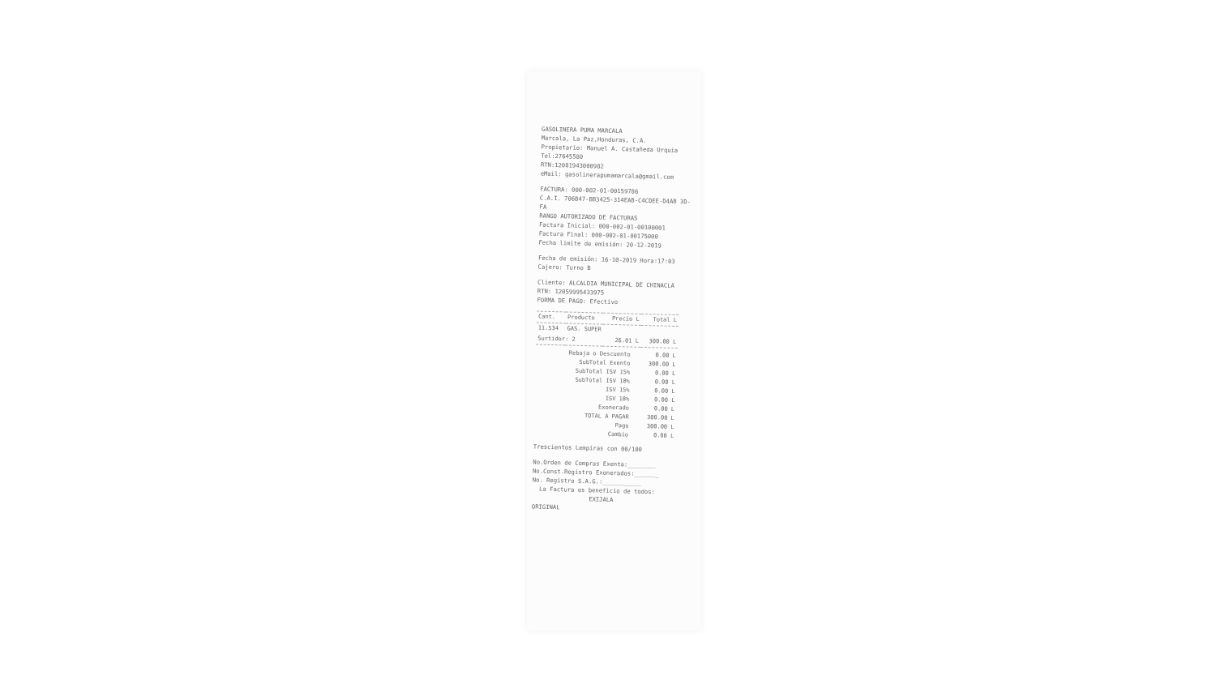GASOLINERA PUMA MARCALA
Marcala, La Paz,Honduras, C.A.
Propietario: Manuel A. Castañeda Urquia
Tel:27645580
RTN:12081943000982
eMail: gasolinerapumamarcala@gmail.com
FACTURA: 000-002-01-00159786
C.A.I. 706B47-BB3425-314EAB-C4CDEE-D4AB 3D-FA
RANGO AUTORIZADO DE FACTURAS
Factura Inicial: 000-002-01-00100001
Factura Final: 000-002-01-00175000
Fecha limite de emisión: 20-12-2019
Fecha de emisión: 16-10-2019 Hora:17:03
Cajero: Turno B
Cliente: ALCALDIA MUNICIPAL DE CHINACLA
RTN: 12059995433975
FORMA DE PAGO: Efectivo
| Cant. | Producto | Precio L | Total L |
| --- | --- | --- | --- |
| 11.534 | GAS. SUPER | | |
| Surtidor: 2 | | 26.01 L | 300.00 L |
| Rebaja o Descuento | 0.00 L |
| SubTotal Exento | 300.00 L |
| SubTotal ISV 15% | 0.00 L |
| SubTotal ISV 18% | 0.00 L |
| ISV 15% | 0.00 L |
| ISV 18% | 0.00 L |
| Exonerado | 0.00 L |
| TOTAL A PAGAR | 300.00 L |
| Pago | 300.00 L |
| Cambio | 0.00 L |
Trescientos Lempiras con 00/100
No.Orden de Compras Exenta:________
No.Const.Registro Exonerados:_______
No. Registro S.A.G.:___________
La Factura es beneficio de todos:
EXIJALA
ORIGINAL